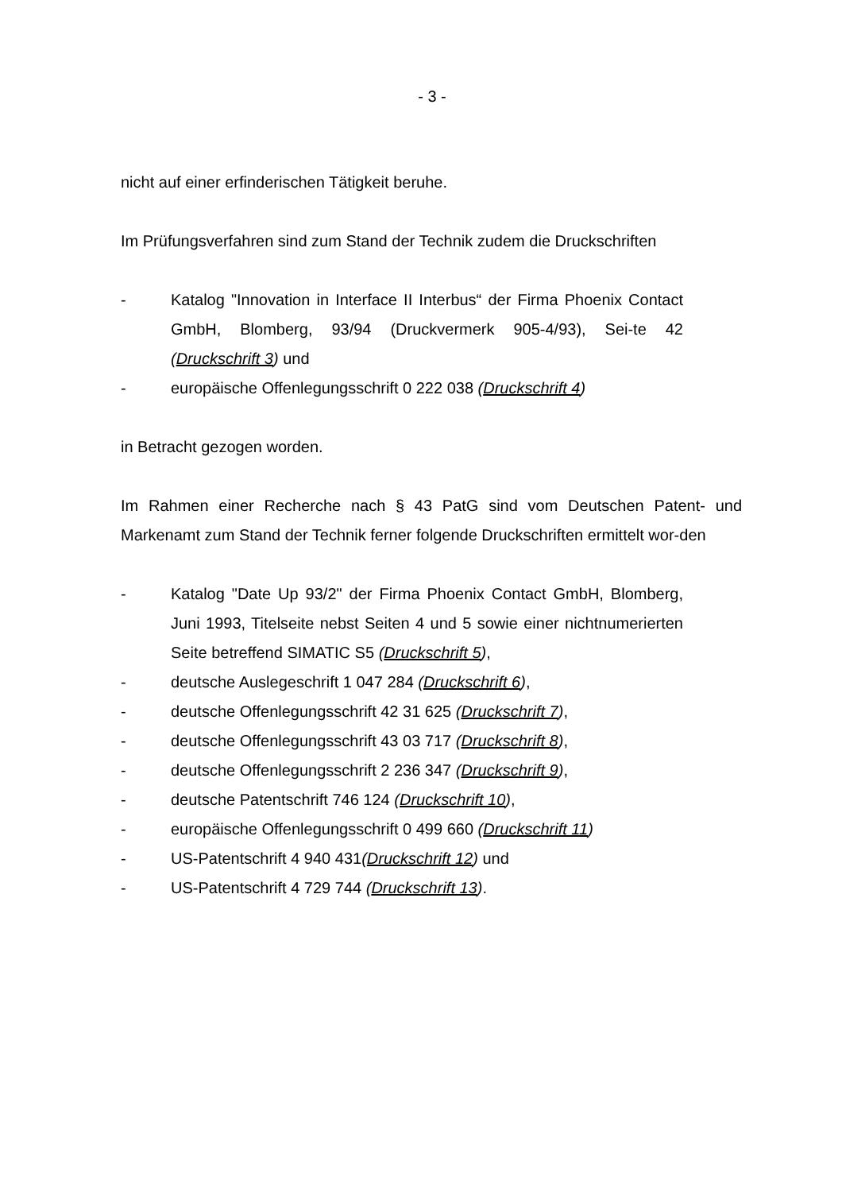- 3 -
nicht auf einer erfinderischen Tätigkeit beruhe.
Im Prüfungsverfahren sind zum Stand der Technik zudem die Druckschriften
- Katalog "Innovation in Interface II Interbus“ der Firma Phoenix Contact GmbH, Blomberg, 93/94 (Druckvermerk 905-4/93), Sei-te 42 (Druckschrift 3) und
- europäische Offenlegungsschrift 0 222 038 (Druckschrift 4)
in Betracht gezogen worden.
Im Rahmen einer Recherche nach § 43 PatG sind vom Deutschen Patent- und Markenamt zum Stand der Technik ferner folgende Druckschriften ermittelt wor-den
- Katalog "Date Up 93/2" der Firma Phoenix Contact GmbH, Blomberg, Juni 1993, Titelseite nebst Seiten 4 und 5 sowie einer nichtnumerierten Seite betreffend SIMATIC S5 (Druckschrift 5),
- deutsche Auslegeschrift 1 047 284 (Druckschrift 6),
- deutsche Offenlegungsschrift 42 31 625 (Druckschrift 7),
- deutsche Offenlegungsschrift 43 03 717 (Druckschrift 8),
- deutsche Offenlegungsschrift 2 236 347 (Druckschrift 9),
- deutsche Patentschrift 746 124 (Druckschrift 10),
- europäische Offenlegungsschrift 0 499 660 (Druckschrift 11)
- US-Patentschrift 4 940 431(Druckschrift 12) und
- US-Patentschrift 4 729 744 (Druckschrift 13).